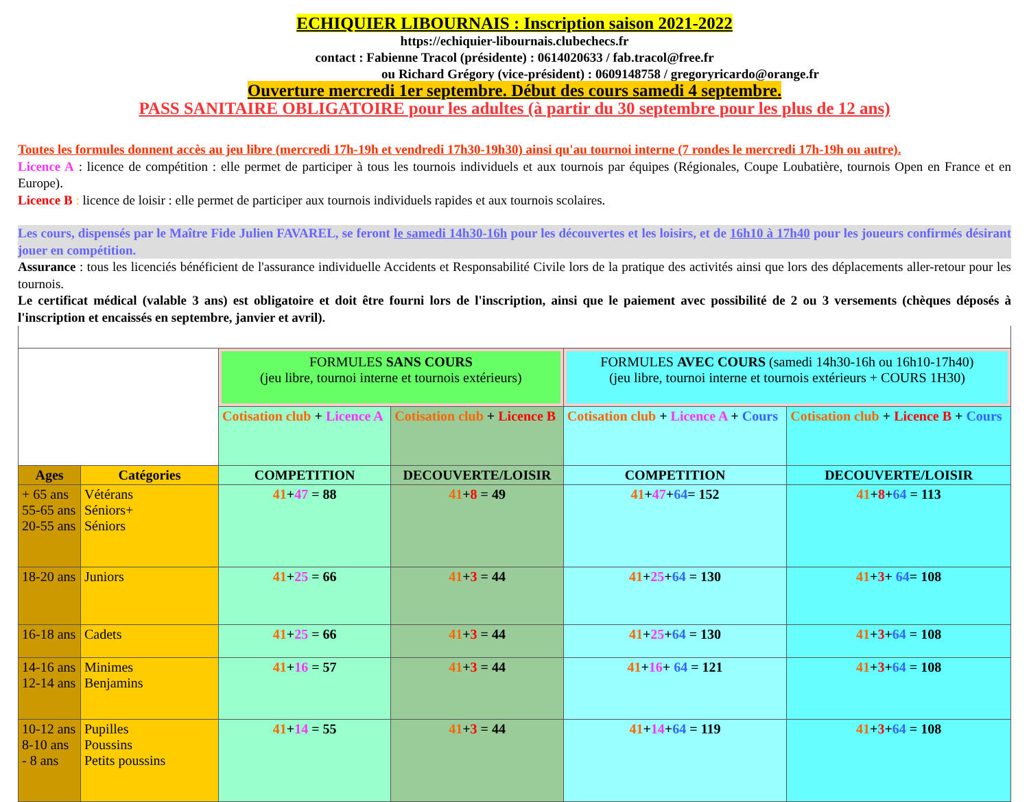ECHIQUIER LIBOURNAIS : Inscription saison 2021-2022
https://echiquier-libournais.clubechecs.fr
contact : Fabienne Tracol (présidente) : 0614020633 / fab.tracol@free.fr
ou Richard Grégory (vice-président) : 0609148758 / gregoryricardo@orange.fr
Ouverture mercredi 1er septembre. Début des cours samedi 4 septembre.
PASS SANITAIRE OBLIGATOIRE pour les adultes (à partir du 30 septembre pour les plus de 12 ans)
Toutes les formules donnent accès au jeu libre (mercredi 17h-19h et vendredi 17h30-19h30) ainsi qu'au tournoi interne (7 rondes le mercredi 17h-19h ou autre).
Licence A : licence de compétition : elle permet de participer à tous les tournois individuels et aux tournois par équipes (Régionales, Coupe Loubatière, tournois Open en France et en Europe).
Licence B : licence de loisir : elle permet de participer aux tournois individuels rapides et aux tournois scolaires.
Les cours, dispensés par le Maître Fide Julien FAVAREL, se feront le samedi 14h30-16h pour les découvertes et les loisirs, et de 16h10 à 17h40 pour les joueurs confirmés désirant jouer en compétition.
Assurance : tous les licenciés bénéficient de l'assurance individuelle Accidents et Responsabilité Civile lors de la pratique des activités ainsi que lors des déplacements aller-retour pour les tournois.
Le certificat médical (valable 3 ans) est obligatoire et doit être fourni lors de l'inscription, ainsi que le paiement avec possibilité de 2 ou 3 versements (chèques déposés à l'inscription et encaissés en septembre, janvier et avril).
| | | FORMULES SANS COURS (jeu libre, tournoi interne et tournois extérieurs) | | FORMULES AVEC COURS (samedi 14h30-16h ou 16h10-17h40) (jeu libre, tournoi interne et tournois extérieurs + COURS 1H30) | |
| | | Cotisation club + Licence A | Cotisation club + Licence B | Cotisation club + Licence A + Cours | Cotisation club + Licence B + Cours |
| Ages | Catégories | COMPETITION | DECOUVERTE/LOISIR | COMPETITION | DECOUVERTE/LOISIR |
| + 65 ans 55-65 ans 20-55 ans | Vétérans Séniors+ Séniors | 41 + 47 = 88 | 41 + 8 = 49 | 41 + 47 + 64 = 152 | 41 + 8 + 64 = 113 |
| 18-20 ans | Juniors | 41 + 25 = 66 | 41 + 3 = 44 | 41 + 25 + 64 = 130 | 41 + 3 + 64 = 108 |
| 16-18 ans | Cadets | 41 + 25 = 66 | 41 + 3 = 44 | 41 + 25 + 64 = 130 | 41 + 3 + 64 = 108 |
| 14-16 ans 12-14 ans | Minimes Benjamins | 41 + 16 = 57 | 41 + 3 = 44 | 41 + 16 + 64 = 121 | 41 + 3 + 64 = 108 |
| 10-12 ans 8-10 ans - 8 ans | Pupilles Poussins Petits poussins | 41 + 14 = 55 | 41 + 3 = 44 | 41 + 14 + 64 = 119 | 41 + 3 + 64 = 108 |